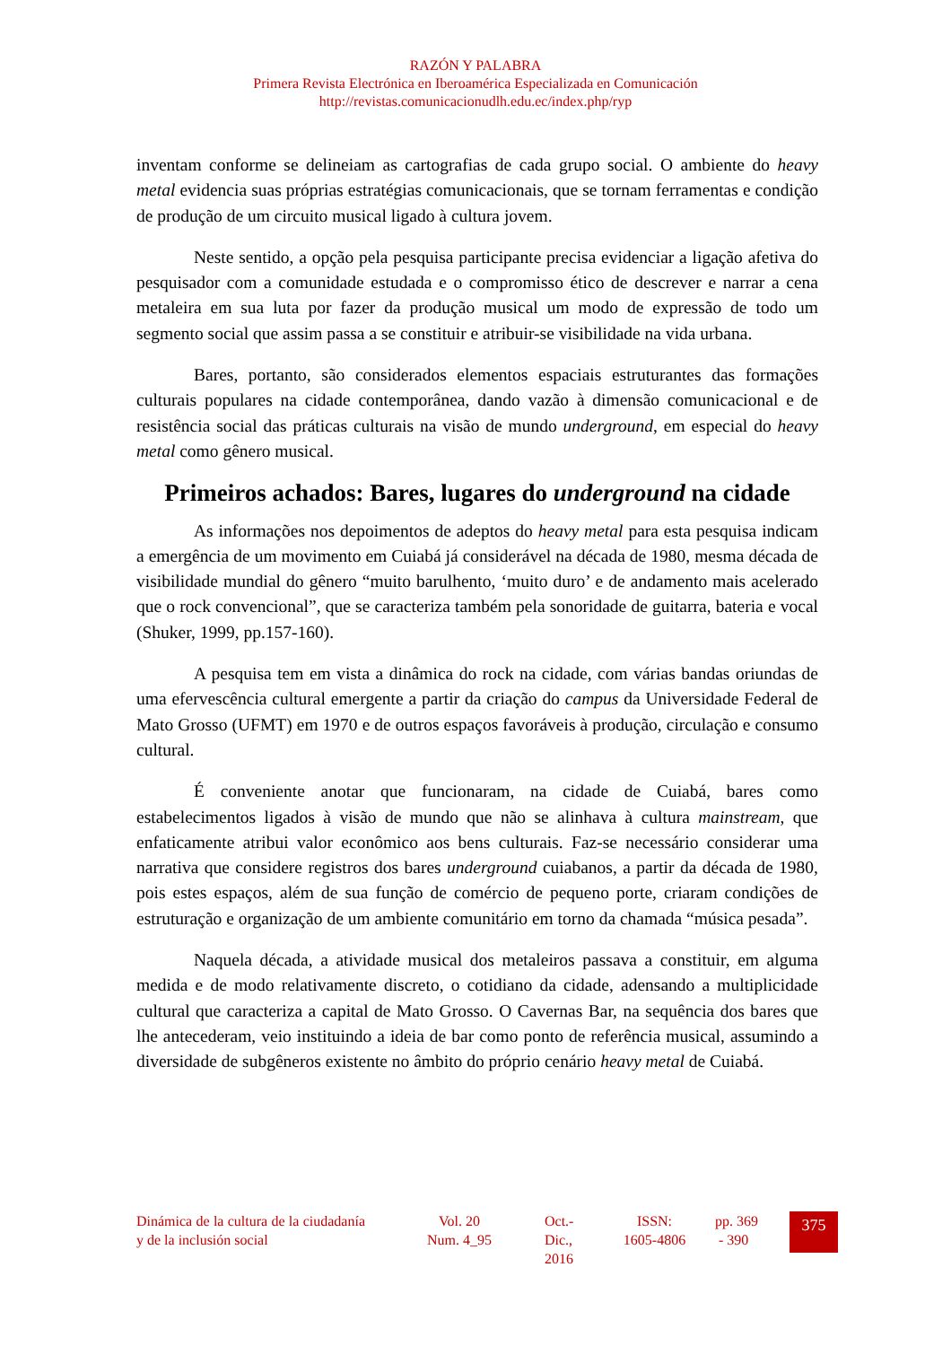RAZÓN Y PALABRA
Primera Revista Electrónica en Iberoamérica Especializada en Comunicación
http://revistas.comunicacionudlh.edu.ec/index.php/ryp
inventam conforme se delineiam as cartografias de cada grupo social. O ambiente do heavy metal evidencia suas próprias estratégias comunicacionais, que se tornam ferramentas e condição de produção de um circuito musical ligado à cultura jovem.
Neste sentido, a opção pela pesquisa participante precisa evidenciar a ligação afetiva do pesquisador com a comunidade estudada e o compromisso ético de descrever e narrar a cena metaleira em sua luta por fazer da produção musical um modo de expressão de todo um segmento social que assim passa a se constituir e atribuir-se visibilidade na vida urbana.
Bares, portanto, são considerados elementos espaciais estruturantes das formações culturais populares na cidade contemporânea, dando vazão à dimensão comunicacional e de resistência social das práticas culturais na visão de mundo underground, em especial do heavy metal como gênero musical.
Primeiros achados: Bares, lugares do underground na cidade
As informações nos depoimentos de adeptos do heavy metal para esta pesquisa indicam a emergência de um movimento em Cuiabá já considerável na década de 1980, mesma década de visibilidade mundial do gênero “muito barulhento, ‘muito duro’ e de andamento mais acelerado que o rock convencional”, que se caracteriza também pela sonoridade de guitarra, bateria e vocal (Shuker, 1999, pp.157-160).
A pesquisa tem em vista a dinâmica do rock na cidade, com várias bandas oriundas de uma efervescência cultural emergente a partir da criação do campus da Universidade Federal de Mato Grosso (UFMT) em 1970 e de outros espaços favoráveis à produção, circulação e consumo cultural.
É conveniente anotar que funcionaram, na cidade de Cuiabá, bares como estabelecimentos ligados à visão de mundo que não se alinhava à cultura mainstream, que enfaticamente atribui valor econômico aos bens culturais. Faz-se necessário considerar uma narrativa que considere registros dos bares underground cuiabanos, a partir da década de 1980, pois estes espaços, além de sua função de comércio de pequeno porte, criaram condições de estruturação e organização de um ambiente comunitário em torno da chamada “música pesada”.
Naquela década, a atividade musical dos metaleiros passava a constituir, em alguma medida e de modo relativamente discreto, o cotidiano da cidade, adensando a multiplicidade cultural que caracteriza a capital de Mato Grosso. O Cavernas Bar, na sequência dos bares que lhe antecederam, veio instituindo a ideia de bar como ponto de referência musical, assumindo a diversidade de subgêneros existente no âmbito do próprio cenário heavy metal de Cuiabá.
Dinámica de la cultura de la ciudadanía y de la inclusión social
Vol. 20
Num. 4_95
Oct.-
Dic.,
2016
ISSN:
1605-4806
pp. 369
- 390
375